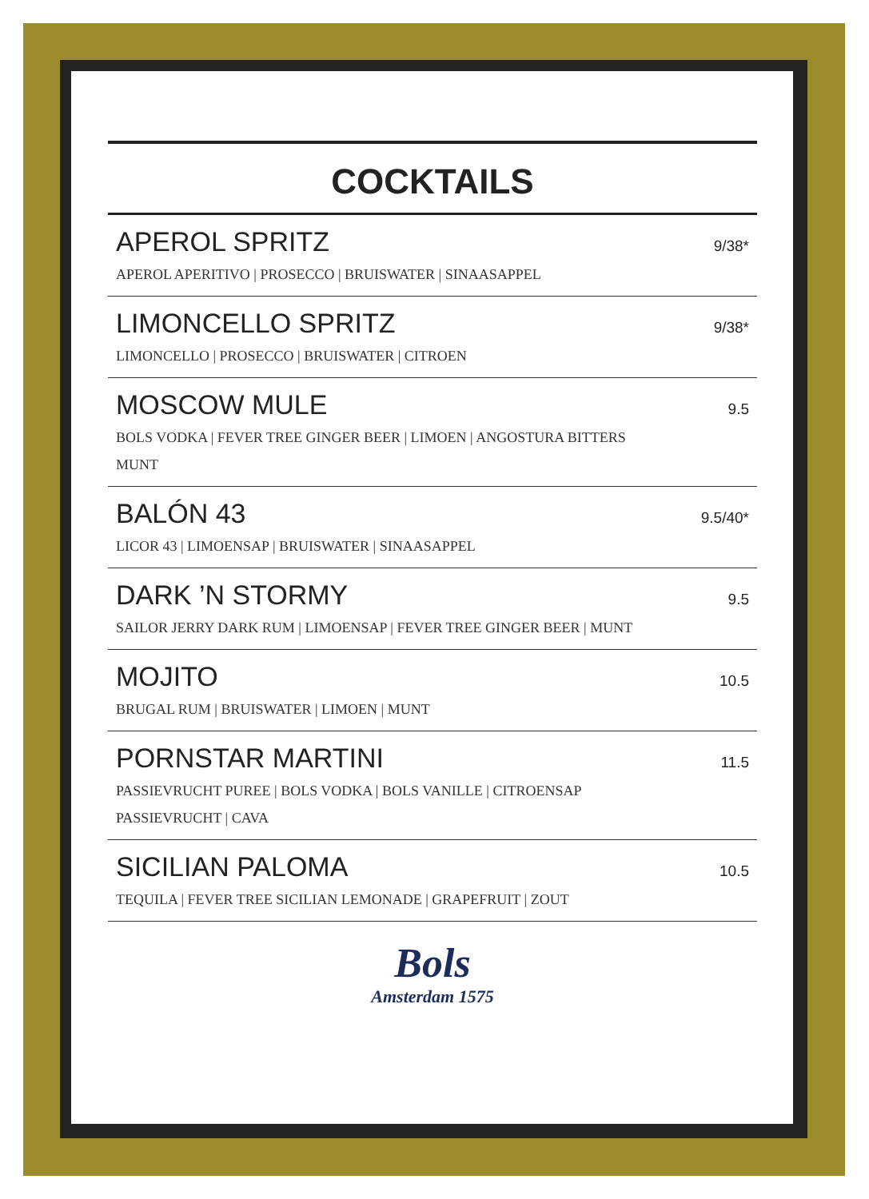COCKTAILS
APEROL SPRITZ 9/38*
APEROL APERITIVO | PROSECCO | BRUISWATER | SINAASAPPEL
LIMONCELLO SPRITZ 9/38*
LIMONCELLO | PROSECCO | BRUISWATER | CITROEN
MOSCOW MULE 9.5
BOLS VODKA | FEVER TREE GINGER BEER | LIMOEN | ANGOSTURA BITTERS
MUNT
BALÓN 43 9.5/40*
LICOR 43 | LIMOENSAP | BRUISWATER | SINAASAPPEL
DARK ’N STORMY 9.5
SAILOR JERRY DARK RUM | LIMOENSAP | FEVER TREE GINGER BEER | MUNT
MOJITO 10.5
BRUGAL RUM | BRUISWATER | LIMOEN | MUNT
PORNSTAR MARTINI 11.5
PASSIEVRUCHT PUREE | BOLS VODKA | BOLS VANILLE | CITROENSAP
PASSIEVRUCHT | CAVA
SICILIAN PALOMA 10.5
TEQUILA | FEVER TREE SICILIAN LEMONADE | GRAPEFRUIT | ZOUT
Bols
Amsterdam 1575